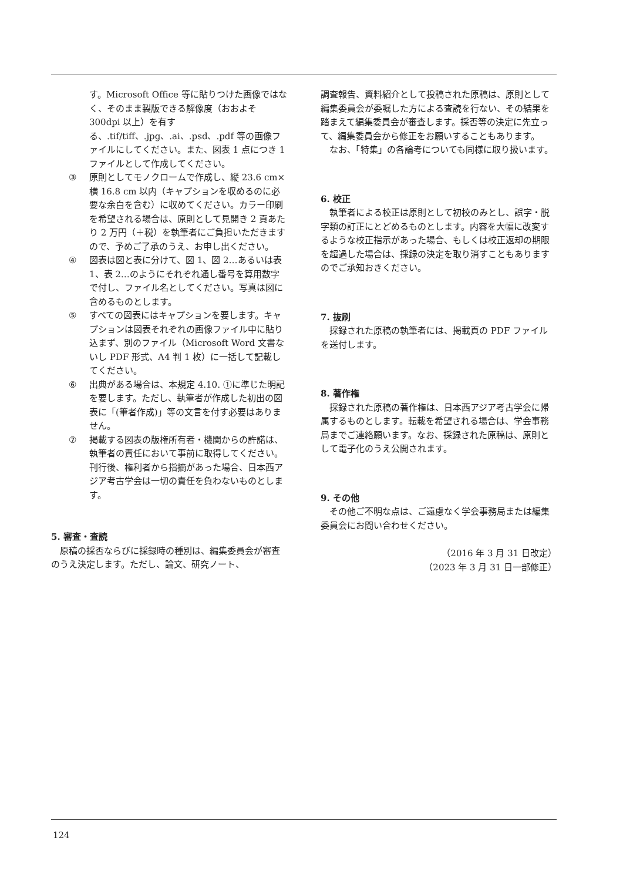す。Microsoft Office 等に貼りつけた画像ではなく、そのまま製版できる解像度（おおよそ 300dpi 以上）を有する、.tif/tiff、.jpg、.ai、.psd、.pdf 等の画像ファイルにしてください。また、図表 1 点につき 1 ファイルとして作成してください。
③ 原則としてモノクロームで作成し、縦 23.6 cm×横 16.8 cm 以内（キャプションを収めるのに必要な余白を含む）に収めてください。カラー印刷を希望される場合は、原則として見開き 2 頁あたり 2 万円（＋税）を執筆者にご負担いただきますので、予めご了承のうえ、お申し出ください。
④ 図表は図と表に分けて、図 1、図 2…あるいは表 1、表 2…のようにそれぞれ通し番号を算用数字で付し、ファイル名としてください。写真は図に含めるものとします。
⑤ すべての図表にはキャプションを要します。キャプションは図表それぞれの画像ファイル中に貼り込まず、別のファイル（Microsoft Word 文書ないし PDF 形式、A4 判 1 枚）に一括して記載してください。
⑥ 出典がある場合は、本規定 4.10. ①に準じた明記を要します。ただし、執筆者が作成した初出の図表に「(筆者作成)」等の文言を付す必要はありません。
⑦ 掲載する図表の版権所有者・機関からの許諾は、執筆者の責任において事前に取得してください。刊行後、権利者から指摘があった場合、日本西アジア考古学会は一切の責任を負わないものとします。
5. 審査・査読
原稿の採否ならびに採録時の種別は、編集委員会が審査のうえ決定します。ただし、論文、研究ノート、
調査報告、資料紹介として投稿された原稿は、原則として編集委員会が委嘱した方による査読を行ない、その結果を踏まえて編集委員会が審査します。採否等の決定に先立って、編集委員会から修正をお願いすることもあります。
なお、「特集」の各論考についても同様に取り扱います。
6. 校正
執筆者による校正は原則として初校のみとし、誤字・脱字類の訂正にとどめるものとします。内容を大幅に改変するような校正指示があった場合、もしくは校正返却の期限を超過した場合は、採録の決定を取り消すこともありますのでご承知おきください。
7. 抜刷
採録された原稿の執筆者には、掲載頁の PDF ファイルを送付します。
8. 著作権
採録された原稿の著作権は、日本西アジア考古学会に帰属するものとします。転載を希望される場合は、学会事務局までご連絡願います。なお、採録された原稿は、原則として電子化のうえ公開されます。
9. その他
その他ご不明な点は、ご遠慮なく学会事務局または編集委員会にお問い合わせください。
（2016 年 3 月 31 日改定）
（2023 年 3 月 31 日一部修正）
124